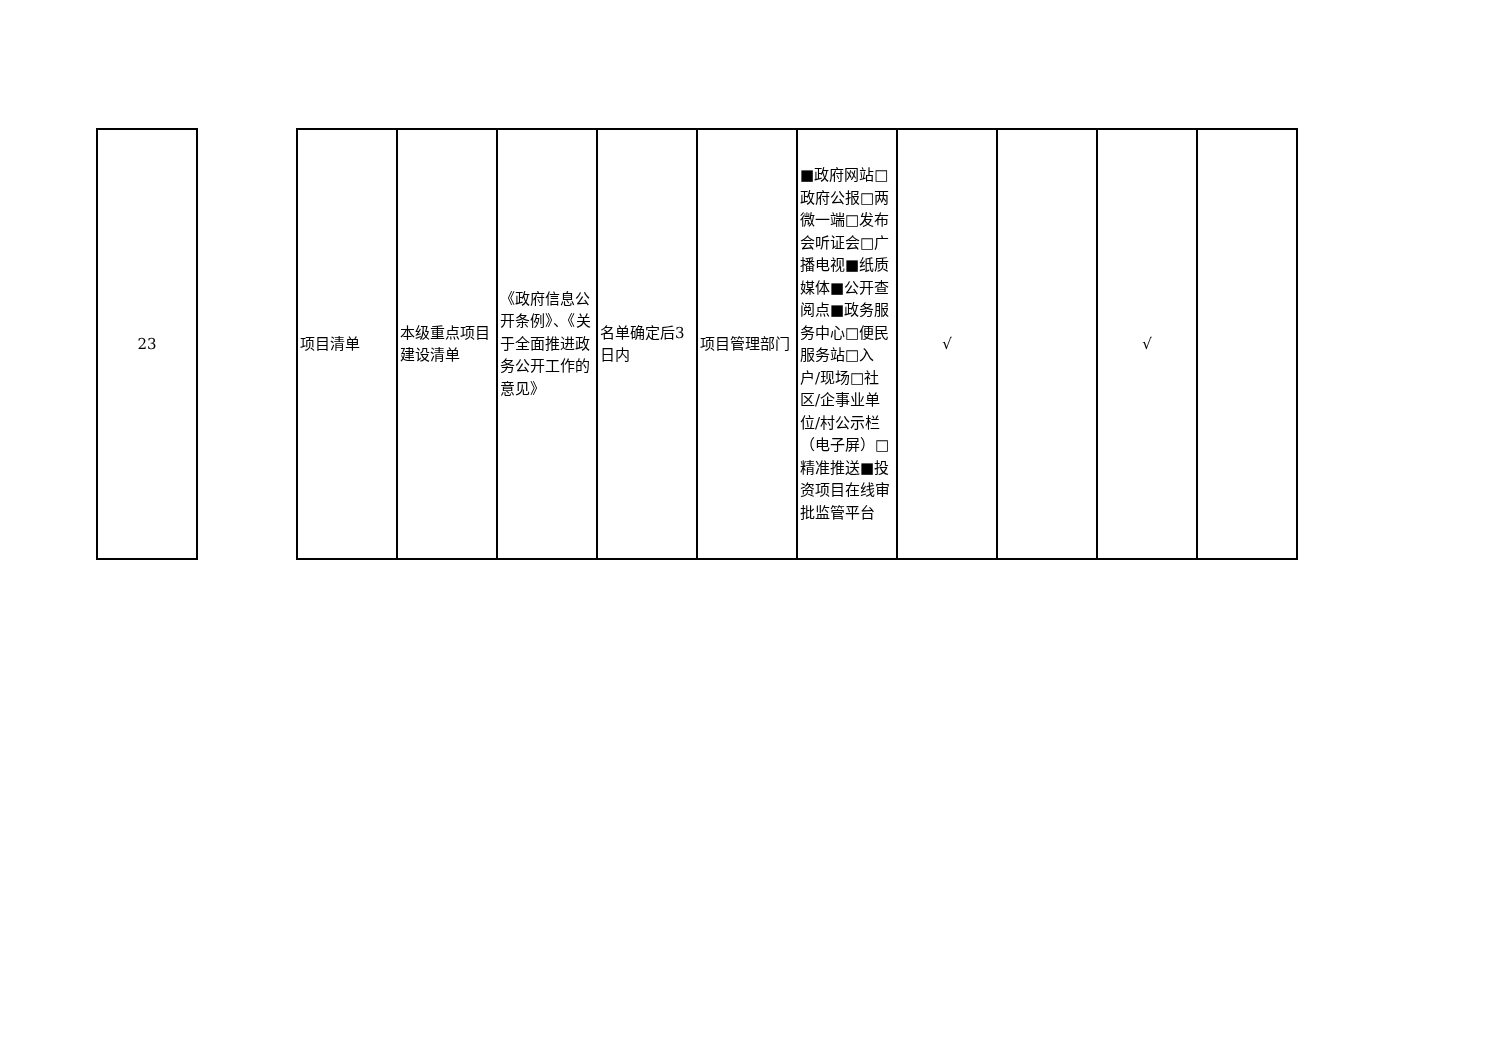| 23 | | 项目清单 | 本级重点项目建设清单 | 《政府信息公开条例》、《关于全面推进政务公开工作的意见》 | 名单确定后3日内 | 项目管理部门 | ■政府网站□政府公报□两微一端□发布会听证会□广播电视■纸质媒体■公开查阅点■政务服务中心□便民服务站□入户/现场□社区/企事业单位/村公示栏（电子屏）□精准推送■投资项目在线审批监管平台 | √ | | √ | |